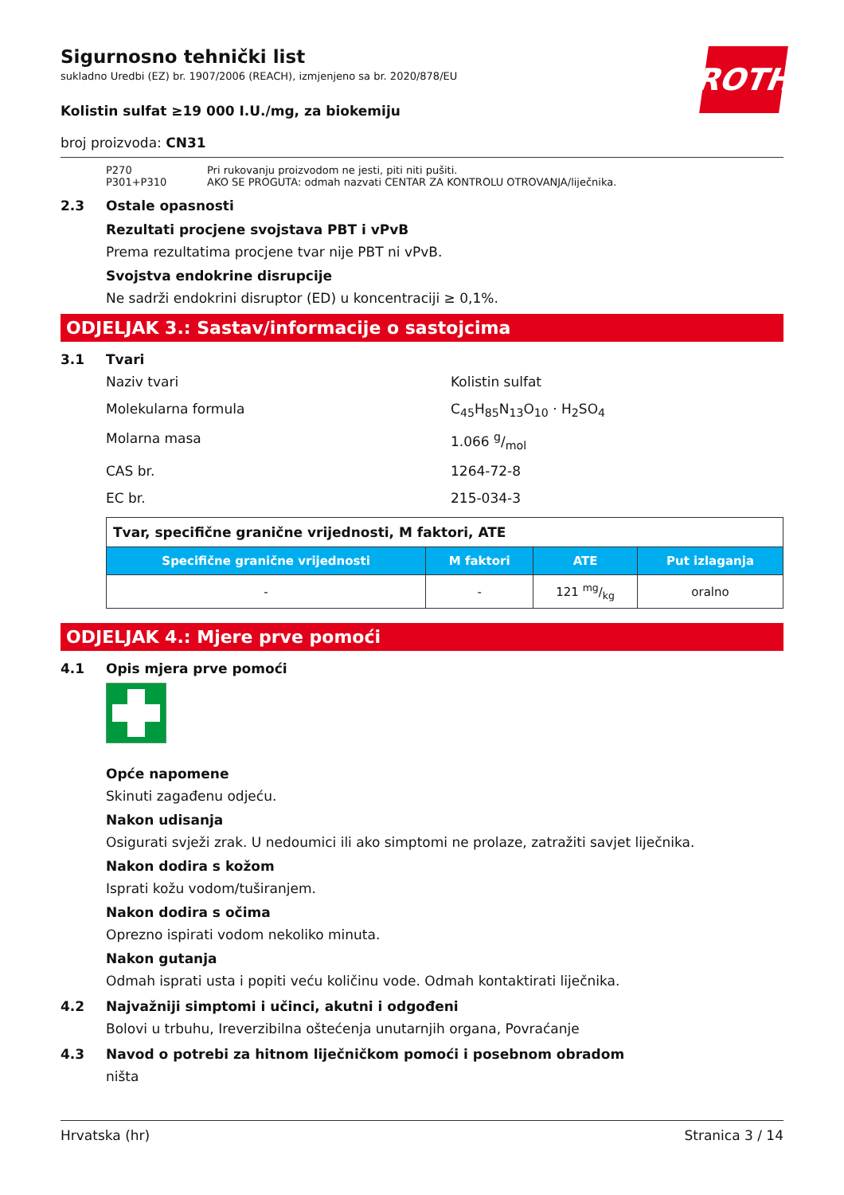ROTH
Sigurnosno tehnički list
sukladno Uredbi (EZ) br. 1907/2006 (REACH), izmjenjeno sa br. 2020/878/EU
Kolistin sulfat ≥19 000 I.U./mg, za biokemiju
broj proizvoda: CN31
P270 Pri rukovanju proizvodom ne jesti, piti niti pušiti.
P301+P310 AKO SE PROGUTA: odmah nazvati CENTAR ZA KONTROLU OTROVANJA/liječnika.
2.3 Ostale opasnosti
Rezultati procjene svojstava PBT i vPvB
Prema rezultatima procjene tvar nije PBT ni vPvB.
Svojstva endokrine disrupcije
Ne sadrži endokrini disruptor (ED) u koncentraciji ≥ 0,1%.
ODJELJAK 3.: Sastav/informacije o sastojcima
3.1 Tvari
Naziv tvari Kolistin sulfat
Molekularna formula C<sub>45</sub>H<sub>85</sub>N<sub>13</sub>O<sub>10</sub> · H<sub>2</sub>SO<sub>4</sub>
Molarna masa 1.066 g/mol
CAS br. 1264-72-8
EC br. 215-034-3
| Tvar, specifične granične vrijednosti, M faktori, ATE | | | |
| Specifične granične vrijednosti | M faktori | ATE | Put izlaganja |
| - | - | 121 mg/kg | oralno |
ODJELJAK 4.: Mjere prve pomoći
4.1 Opis mjera prve pomoći
Opće napomene
Skinuti zagađenu odjeću.
Nakon udisanja
Osigurati svježi zrak. U nedoumici ili ako simptomi ne prolaze, zatražiti savjet liječnika.
Nakon dodira s kožom
Isprati kožu vodom/tuširanjem.
Nakon dodira s očima
Oprezno ispirati vodom nekoliko minuta.
Nakon gutanja
Odmah isprati usta i popiti veću količinu vode. Odmah kontaktirati liječnika.
4.2 Najvažniji simptomi i učinci, akutni i odgođeni
Bolovi u trbuhu, Ireverzibilna oštećenja unutarnjih organa, Povraćanje
4.3 Navod o potrebi za hitnom liječničkom pomoći i posebnom obradom
ništa
Hrvatska (hr) Stranica 3 / 14